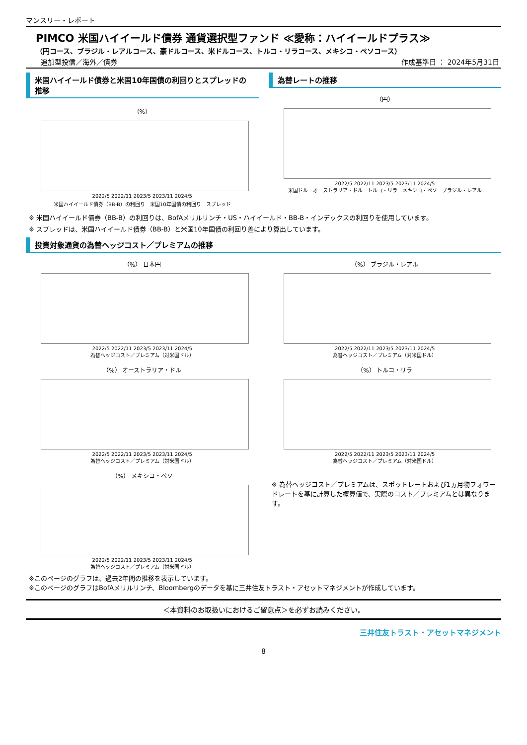マンスリー・レポート
PIMCO 米国ハイイールド債券 通貨選択型ファンド ≪愛称：ハイイールドプラス≫
（円コース、ブラジル・レアルコース、豪ドルコース、米ドルコース、トルコ・リラコース、メキシコ・ペソコース）
追加型投信／海外／債券 作成基準日 ： 2024年5月31日
米国ハイイールド債券と米国10年国債の利回りとスプレッドの推移
（%）
2022/5 2022/11 2023/5 2023/11 2024/5
米国ハイイールド債券（BB-B）の利回り　米国10年国債の利回り　スプレッド
為替レートの推移
（円）
2022/5 2022/11 2023/5 2023/11 2024/5
米国ドル　オーストラリア・ドル　トルコ・リラ　メキシコ・ペソ　ブラジル・レアル
※ 米国ハイイールド債券（BB-B）の利回りは、BofAメリルリンチ・US・ハイイールド・BB-B・インデックスの利回りを使用しています。
※ スプレッドは、米国ハイイールド債券（BB-B）と米国10年国債の利回り差により算出しています。
投資対象通貨の為替ヘッジコスト／プレミアムの推移
（%） 日本円
2022/5 2022/11 2023/5 2023/11 2024/5
為替ヘッジコスト／プレミアム（対米国ドル）
（%） ブラジル・レアル
2022/5 2022/11 2023/5 2023/11 2024/5
為替ヘッジコスト／プレミアム（対米国ドル）
（%） オーストラリア・ドル
2022/5 2022/11 2023/5 2023/11 2024/5
為替ヘッジコスト／プレミアム（対米国ドル）
（%） トルコ・リラ
2022/5 2022/11 2023/5 2023/11 2024/5
為替ヘッジコスト／プレミアム（対米国ドル）
（%） メキシコ・ペソ
2022/5 2022/11 2023/5 2023/11 2024/5
為替ヘッジコスト／プレミアム（対米国ドル）
※ 為替ヘッジコスト／プレミアムは、スポットレートおよび1ヵ月物フォワードレートを基に計算した概算値で、実際のコスト／プレミアムとは異なります。
※このページのグラフは、過去2年間の推移を表示しています。
※このページのグラフはBofAメリルリンチ、Bloombergのデータを基に三井住友トラスト・アセットマネジメントが作成しています。
＜本資料のお取扱いにおけるご留意点＞を必ずお読みください。
三井住友トラスト・アセットマネジメント
8